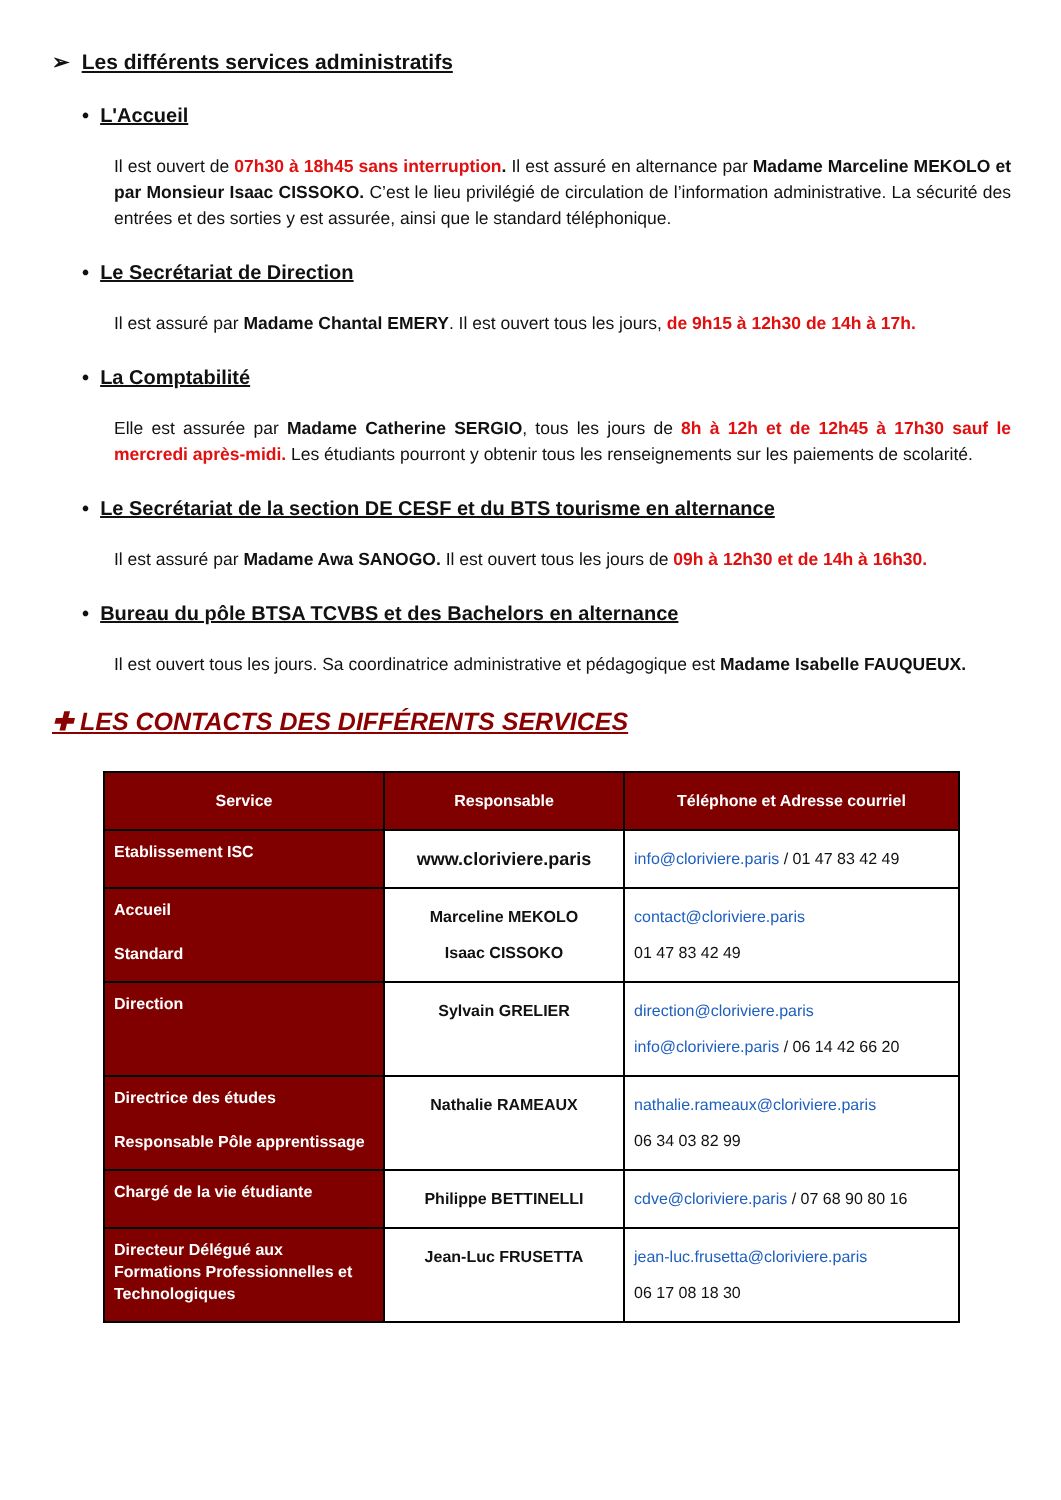➢ Les différents services administratifs
• L'Accueil
Il est ouvert de 07h30 à 18h45 sans interruption. Il est assuré en alternance par Madame Marceline MEKOLO et par Monsieur Isaac CISSOKO. C’est le lieu privilégié de circulation de l’information administrative. La sécurité des entrées et des sorties y est assurée, ainsi que le standard téléphonique.
• Le Secrétariat de Direction
Il est assuré par Madame Chantal EMERY. Il est ouvert tous les jours, de 9h15 à 12h30 de 14h à 17h.
• La Comptabilité
Elle est assurée par Madame Catherine SERGIO, tous les jours de 8h à 12h et de 12h45 à 17h30 sauf le mercredi après-midi. Les étudiants pourront y obtenir tous les renseignements sur les paiements de scolarité.
• Le Secrétariat de la section DE CESF et du BTS tourisme en alternance
Il est assuré par Madame Awa SANOGO. Il est ouvert tous les jours de 09h à 12h30 et de 14h à 16h30.
• Bureau du pôle BTSA TCVBS et des Bachelors en alternance
Il est ouvert tous les jours. Sa coordinatrice administrative et pédagogique est Madame Isabelle FAUQUEUX.
✚ LES CONTACTS DES DIFFÉRENTS SERVICES
| Service | Responsable | Téléphone et Adresse courriel |
| --- | --- | --- |
| Etablissement ISC | www.cloriviere.paris | info@cloriviere.paris / 01 47 83 42 49 |
| Accueil Standard | Marceline MEKOLO Isaac CISSOKO | contact@cloriviere.paris 01 47 83 42 49 |
| Direction | Sylvain GRELIER | direction@cloriviere.paris info@cloriviere.paris / 06 14 42 66 20 |
| Directrice des études Responsable Pôle apprentissage | Nathalie RAMEAUX | nathalie.rameaux@cloriviere.paris 06 34 03 82 99 |
| Chargé de la vie étudiante | Philippe BETTINELLI | cdve@cloriviere.paris / 07 68 90 80 16 |
| Directeur Délégué aux Formations Professionnelles et Technologiques | Jean-Luc FRUSETTA | jean-luc.frusetta@cloriviere.paris 06 17 08 18 30 |